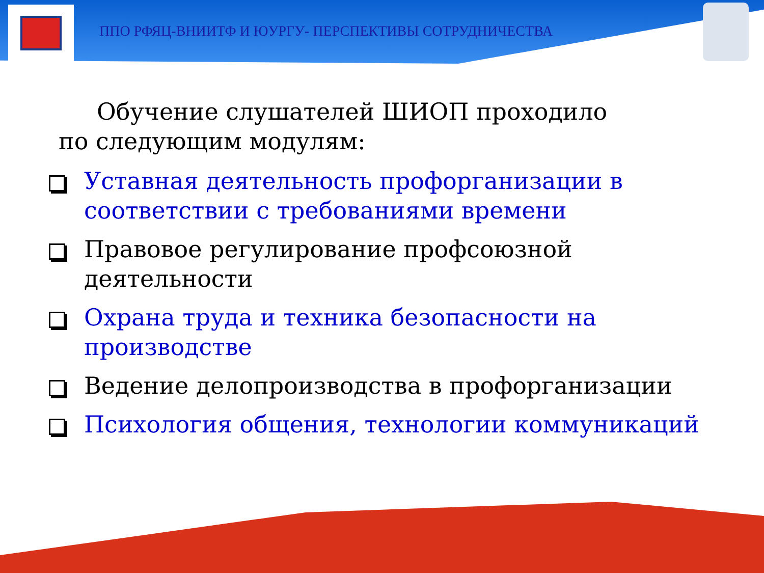ППО РФЯЦ-ВНИИТФ И ЮУРГУ- ПЕРСПЕКТИВЫ СОТРУДНИЧЕСТВА
Обучение слушателей ШИОП проходило
по следующим модулям:
Уставная деятельность профорганизации в соответствии с требованиями времени
Правовое регулирование профсоюзной деятельности
Охрана труда и техника безопасности на производстве
Ведение делопроизводства в профорганизации
Психология общения, технологии коммуникаций